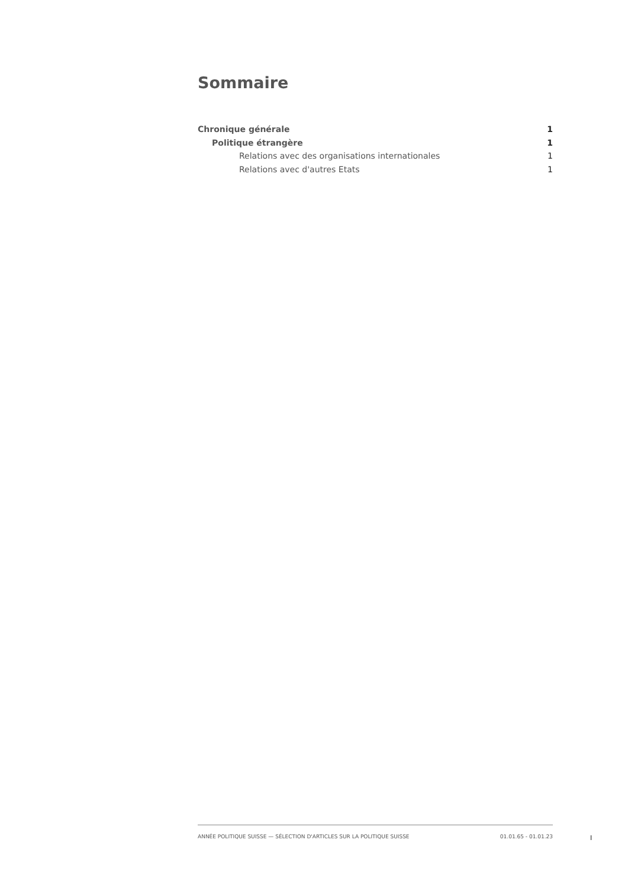Sommaire
Chronique générale 1
Politique étrangère 1
Relations avec des organisations internationales 1
Relations avec d'autres Etats 1
ANNÉE POLITIQUE SUISSE — SÉLECTION D'ARTICLES SUR LA POLITIQUE SUISSE 01.01.65 - 01.01.23
I